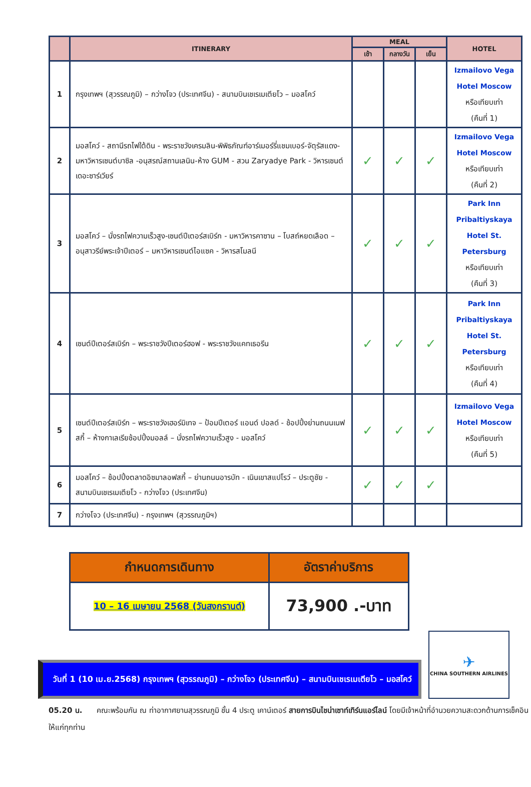| | ITINERARY | MEAL | | | HOTEL |
| --- | --- | --- | --- | --- | --- |
| | | เช้า | กลางวัน | เย็น | |
| 1 | กรุงเทพฯ (สุวรรณภูมิ) – กว่างโจว (ประเทศจีน) - สนามบินเชเรเมเตียโว – มอสโคว์ | | | | Izmailovo Vega Hotel Moscow หรือเทียบเท่า (คืนที่ 1) |
| 2 | มอสโคว์ - สถานีรถไฟใต้ดิน - พระราชวังเครมลิน-พิพิธภัณฑ์อาร์เมอร์รี่แชมเบอร์-จัตุรัสแดง-มหาวิหารเซนต์บาซิล -อนุสรณ์สถานเลนิน-ห้าง GUM - สวน Zaryadye Park - วิหารเซนต์เดอะซาร์เวียร์ | ✓ | ✓ | ✓ | Izmailovo Vega Hotel Moscow หรือเทียบเท่า (คืนที่ 2) |
| 3 | มอสโคว์ – นั่งรถไฟความเร็วสูง-เซนต์ปีเตอร์สเบิร์ก - มหาวิหารคาซาน – โบสถ์หยดเลือด – อนุสาวรีย์พระเจ้าปีเตอร์ – มหาวิหารเซนต์ไอแซค - วิหารสโมลนี | ✓ | ✓ | ✓ | Park Inn Pribaltiyskaya Hotel St. Petersburg หรือเทียบเท่า (คืนที่ 3) |
| 4 | เซนต์ปีเตอร์สเบิร์ก – พระราชวังปีเตอร์ฮอฟ - พระราชวังแคทเธอรีน | ✓ | ✓ | ✓ | Park Inn Pribaltiyskaya Hotel St. Petersburg หรือเทียบเท่า (คืนที่ 4) |
| 5 | เซนต์ปีเตอร์สเบิร์ก – พระราชวังเฮอร์มิเทจ – ป้อมปีเตอร์ แอนด์ ปอลด์ - ช้อปปิ้งย่านถนนเนฟสกี้ – ห้างกาเลเรียช้อปปิ้งมอลล์ – นั่งรถไฟความเร็วสูง - มอสโคว์ | ✓ | ✓ | ✓ | Izmailovo Vega Hotel Moscow หรือเทียบเท่า (คืนที่ 5) |
| 6 | มอสโคว์ – ช้อปปิ้งตลาดอิซมาลอฟสกี้ – ย่านถนนอารบัท - เนินเขาสแปโรว์ – ประตูชัย - สนามบินเชเรเมเตียโว - กว่างโจว (ประเทศจีน) | ✓ | ✓ | ✓ | |
| 7 | กว่างโจว (ประเทศจีน) - กรุงเทพฯ (สุวรรณภูมิฯ) | | | | |
| กำหนดการเดินทาง | อัตราค่าบริการ |
| --- | --- |
| 10 – 16 เมษายน 2568 (วันสงกรานต์) | 73,900 .-บาท |
วันที่ 1 (10 เม.ย.2568) กรุงเทพฯ (สุวรรณภูมิ) – กว่างโจว (ประเทศจีน) – สนามบินเชเรเมเตียโว – มอสโคว์
✈
CHINA SOUTHERN AIRLINES
05.20 น. คณะพร้อมกัน ณ ท่าอากาศยานสุวรรณภูมิ ชั้น 4 ประตู เคาน์เตอร์ สายการบินไชน่าเซาท์เทิร์นแอร์ไลน์ โดยมีเจ้าหน้าที่อำนวยความสะดวกด้านการเช็คอินให้แก่ทุกท่าน